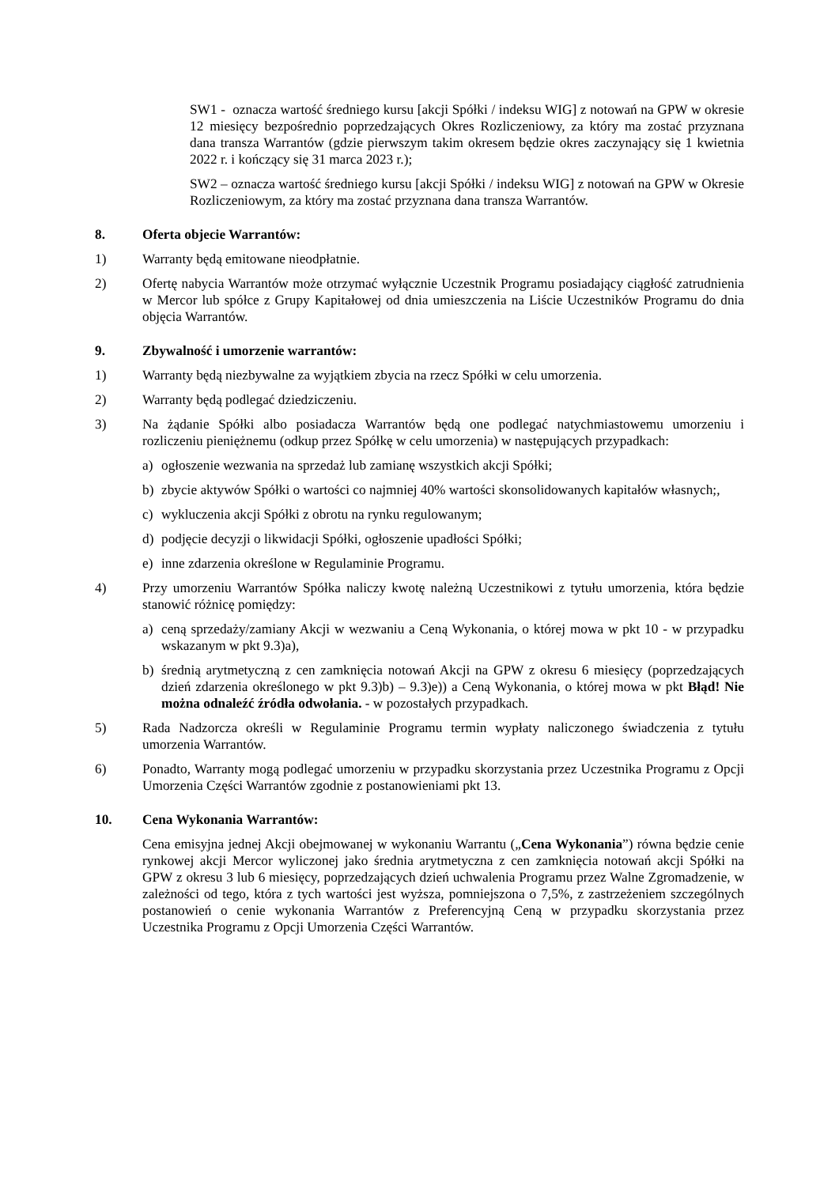SW1 - oznacza wartość średniego kursu [akcji Spółki / indeksu WIG] z notowań na GPW w okresie 12 miesięcy bezpośrednio poprzedzających Okres Rozliczeniowy, za który ma zostać przyznana dana transza Warrantów (gdzie pierwszym takim okresem będzie okres zaczynający się 1 kwietnia 2022 r. i kończący się 31 marca 2023 r.);
SW2 – oznacza wartość średniego kursu [akcji Spółki / indeksu WIG] z notowań na GPW w Okresie Rozliczeniowym, za który ma zostać przyznana dana transza Warrantów.
8. Oferta objecie Warrantów:
1) Warranty będą emitowane nieodpłatnie.
2) Ofertę nabycia Warrantów może otrzymać wyłącznie Uczestnik Programu posiadający ciągłość zatrudnienia w Mercor lub spółce z Grupy Kapitałowej od dnia umieszczenia na Liście Uczestników Programu do dnia objęcia Warrantów.
9. Zbywalność i umorzenie warrantów:
1) Warranty będą niezbywalne za wyjątkiem zbycia na rzecz Spółki w celu umorzenia.
2) Warranty będą podlegać dziedziczeniu.
3) Na żądanie Spółki albo posiadacza Warrantów będą one podlegać natychmiastowemu umorzeniu i rozliczeniu pieniężnemu (odkup przez Spółkę w celu umorzenia) w następujących przypadkach:
a) ogłoszenie wezwania na sprzedaż lub zamianę wszystkich akcji Spółki;
b) zbycie aktywów Spółki o wartości co najmniej 40% wartości skonsolidowanych kapitałów własnych;,
c) wykluczenia akcji Spółki z obrotu na rynku regulowanym;
d) podjęcie decyzji o likwidacji Spółki, ogłoszenie upadłości Spółki;
e) inne zdarzenia określone w Regulaminie Programu.
4) Przy umorzeniu Warrantów Spółka naliczy kwotę należną Uczestnikowi z tytułu umorzenia, która będzie stanowić różnicę pomiędzy:
a) ceną sprzedaży/zamiany Akcji w wezwaniu a Ceną Wykonania, o której mowa w pkt 10 - w przypadku wskazanym w pkt 9.3)a),
b) średnią arytmetyczną z cen zamknięcia notowań Akcji na GPW z okresu 6 miesięcy (poprzedzających dzień zdarzenia określonego w pkt 9.3)b) – 9.3)e)) a Ceną Wykonania, o której mowa w pkt Błąd! Nie można odnaleźć źródła odwołania. - w pozostałych przypadkach.
5) Rada Nadzorcza określi w Regulaminie Programu termin wypłaty naliczonego świadczenia z tytułu umorzenia Warrantów.
6) Ponadto, Warranty mogą podlegać umorzeniu w przypadku skorzystania przez Uczestnika Programu z Opcji Umorzenia Części Warrantów zgodnie z postanowieniami pkt 13.
10. Cena Wykonania Warrantów:
Cena emisyjna jednej Akcji obejmowanej w wykonaniu Warrantu („Cena Wykonania”) równa będzie cenie rynkowej akcji Mercor wyliczonej jako średnia arytmetyczna z cen zamknięcia notowań akcji Spółki na GPW z okresu 3 lub 6 miesięcy, poprzedzających dzień uchwalenia Programu przez Walne Zgromadzenie, w zależności od tego, która z tych wartości jest wyższa, pomniejszona o 7,5%, z zastrzeżeniem szczególnych postanowień o cenie wykonania Warrantów z Preferencyjną Ceną w przypadku skorzystania przez Uczestnika Programu z Opcji Umorzenia Części Warrantów.